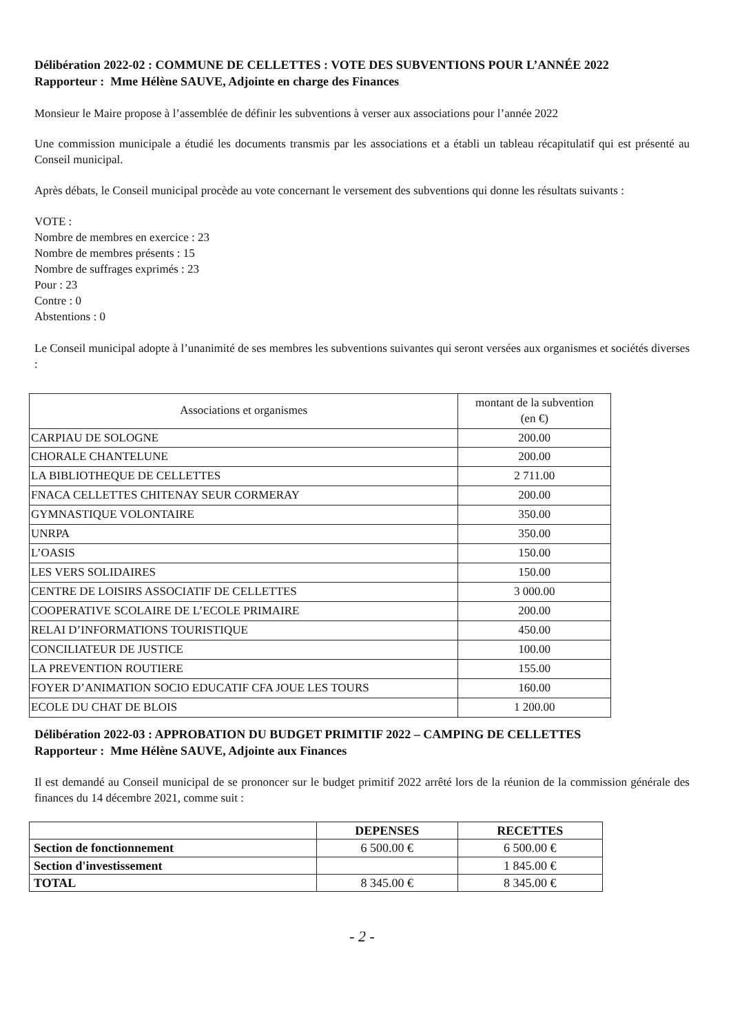Délibération 2022-02 : COMMUNE DE CELLETTES : VOTE DES SUBVENTIONS POUR L’ANNÉE 2022
Rapporteur : Mme Hélène SAUVE, Adjointe en charge des Finances
Monsieur le Maire propose à l’assemblée de définir les subventions à verser aux associations pour l’année 2022
Une commission municipale a étudié les documents transmis par les associations et a établi un tableau récapitulatif qui est présenté au Conseil municipal.
Après débats, le Conseil municipal procède au vote concernant le versement des subventions qui donne les résultats suivants :
VOTE :
Nombre de membres en exercice : 23
Nombre de membres présents : 15
Nombre de suffrages exprimés : 23
Pour : 23
Contre : 0
Abstentions : 0
Le Conseil municipal adopte à l’unanimité de ses membres les subventions suivantes qui seront versées aux organismes et sociétés diverses :
| Associations et organismes | montant de la subvention (en €) |
| --- | --- |
| CARPIAU DE SOLOGNE | 200.00 |
| CHORALE CHANTELUNE | 200.00 |
| LA BIBLIOTHEQUE DE CELLETTES | 2 711.00 |
| FNACA CELLETTES CHITENAY SEUR CORMERAY | 200.00 |
| GYMNASTIQUE VOLONTAIRE | 350.00 |
| UNRPA | 350.00 |
| L’OASIS | 150.00 |
| LES VERS SOLIDAIRES | 150.00 |
| CENTRE DE LOISIRS ASSOCIATIF DE CELLETTES | 3 000.00 |
| COOPERATIVE SCOLAIRE DE L’ECOLE PRIMAIRE | 200.00 |
| RELAI D’INFORMATIONS TOURISTIQUE | 450.00 |
| CONCILIATEUR DE JUSTICE | 100.00 |
| LA PREVENTION ROUTIERE | 155.00 |
| FOYER D’ANIMATION SOCIO EDUCATIF CFA JOUE LES TOURS | 160.00 |
| ECOLE DU CHAT DE BLOIS | 1 200.00 |
Délibération 2022-03 : APPROBATION DU BUDGET PRIMITIF 2022 – CAMPING DE CELLETTES
Rapporteur : Mme Hélène SAUVE, Adjointe aux Finances
Il est demandé au Conseil municipal de se prononcer sur le budget primitif 2022 arrêté lors de la réunion de la commission générale des finances du 14 décembre 2021, comme suit :
| | DEPENSES | RECETTES |
| --- | --- | --- |
| Section de fonctionnement | 6 500.00 € | 6 500.00 € |
| Section d'investissement | | 1 845.00 € |
| TOTAL | 8 345.00 € | 8 345.00 € |
- 2 -